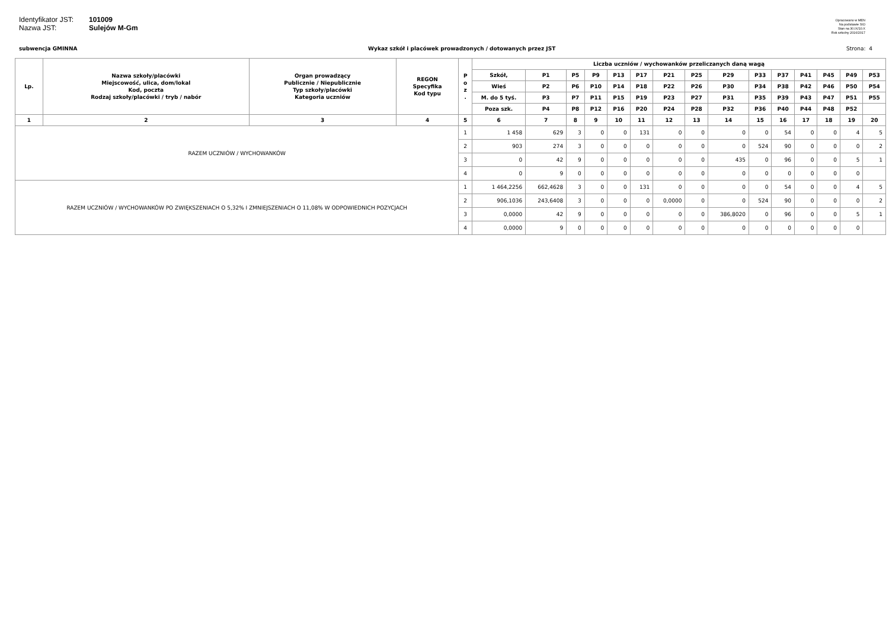Identyfikator JST: 101009
Nazwa JST: Sulejów M-Gm
Opracowano w MEN
Na podstawie SIO
Stan na 30.IX/10.X
Rok szkolny 2016/2017
subwencja GMINNA Wykaz szkół i placówek prowadzonych / dotowanych przez JST Strona: 4
| Lp. | Nazwa szkoły/placówki Miejscowość, ulica, dom/lokal Kod, poczta Rodzaj szkoły/placówki / tryb / nabór | Organ prowadzący Publicznie / Niepublicznie Typ szkoły/placówki Kategoria uczniów | REGON Specyfika Kod typu | P o z . | Liczba uczniów / wychowanków przeliczanych daną wagą | | | | | | | | | | | | | | |
| --- | --- | --- | --- | --- | --- | --- | --- | --- | --- | --- | --- | --- | --- | --- | --- | --- | --- | --- | --- |
| | | | | | Szkół, | P1 | P5 | P9 | P13 | P17 | P21 | P25 | P29 | P33 | P37 | P41 | P45 | P49 | P53 |
| | | | | | Wieś | P2 | P6 | P10 | P14 | P18 | P22 | P26 | P30 | P34 | P38 | P42 | P46 | P50 | P54 |
| | | | | | M. do 5 tyś. | P3 | P7 | P11 | P15 | P19 | P23 | P27 | P31 | P35 | P39 | P43 | P47 | P51 | P55 |
| | | | | | Poza szk. | P4 | P8 | P12 | P16 | P20 | P24 | P28 | P32 | P36 | P40 | P44 | P48 | P52 | |
| 1 | 2 | 3 | 4 | 5 | 6 | 7 | 8 | 9 | 10 | 11 | 12 | 13 | 14 | 15 | 16 | 17 | 18 | 19 | 20 |
| RAZEM UCZNIÓW / WYCHOWANKÓW | | | | 1 | 1 458 | 629 | 3 | 0 | 0 | 131 | 0 | 0 | 0 | 0 | 54 | 0 | 0 | 4 | 5 |
| | | | | 2 | 903 | 274 | 3 | 0 | 0 | 0 | 0 | 0 | 0 | 524 | 90 | 0 | 0 | 0 | 2 |
| | | | | 3 | 0 | 42 | 9 | 0 | 0 | 0 | 0 | 0 | 435 | 0 | 96 | 0 | 0 | 5 | 1 |
| | | | | 4 | 0 | 9 | 0 | 0 | 0 | 0 | 0 | 0 | 0 | 0 | 0 | 0 | 0 | 0 | |
| RAZEM UCZNIÓW / WYCHOWANKÓW PO ZWIĘKSZENIACH O 5,32% I ZMNIEJSZENIACH O 11,08% W ODPOWIEDNICH POZYCJACH | | | | 1 | 1 464,2256 | 662,4628 | 3 | 0 | 0 | 131 | 0 | 0 | 0 | 0 | 54 | 0 | 0 | 4 | 5 |
| | | | | 2 | 906,1036 | 243,6408 | 3 | 0 | 0 | 0 | 0,0000 | 0 | 0 | 524 | 90 | 0 | 0 | 0 | 2 |
| | | | | 3 | 0,0000 | 42 | 9 | 0 | 0 | 0 | 0 | 0 | 386,8020 | 0 | 96 | 0 | 0 | 5 | 1 |
| | | | | 4 | 0,0000 | 9 | 0 | 0 | 0 | 0 | 0 | 0 | 0 | 0 | 0 | 0 | 0 | 0 | |